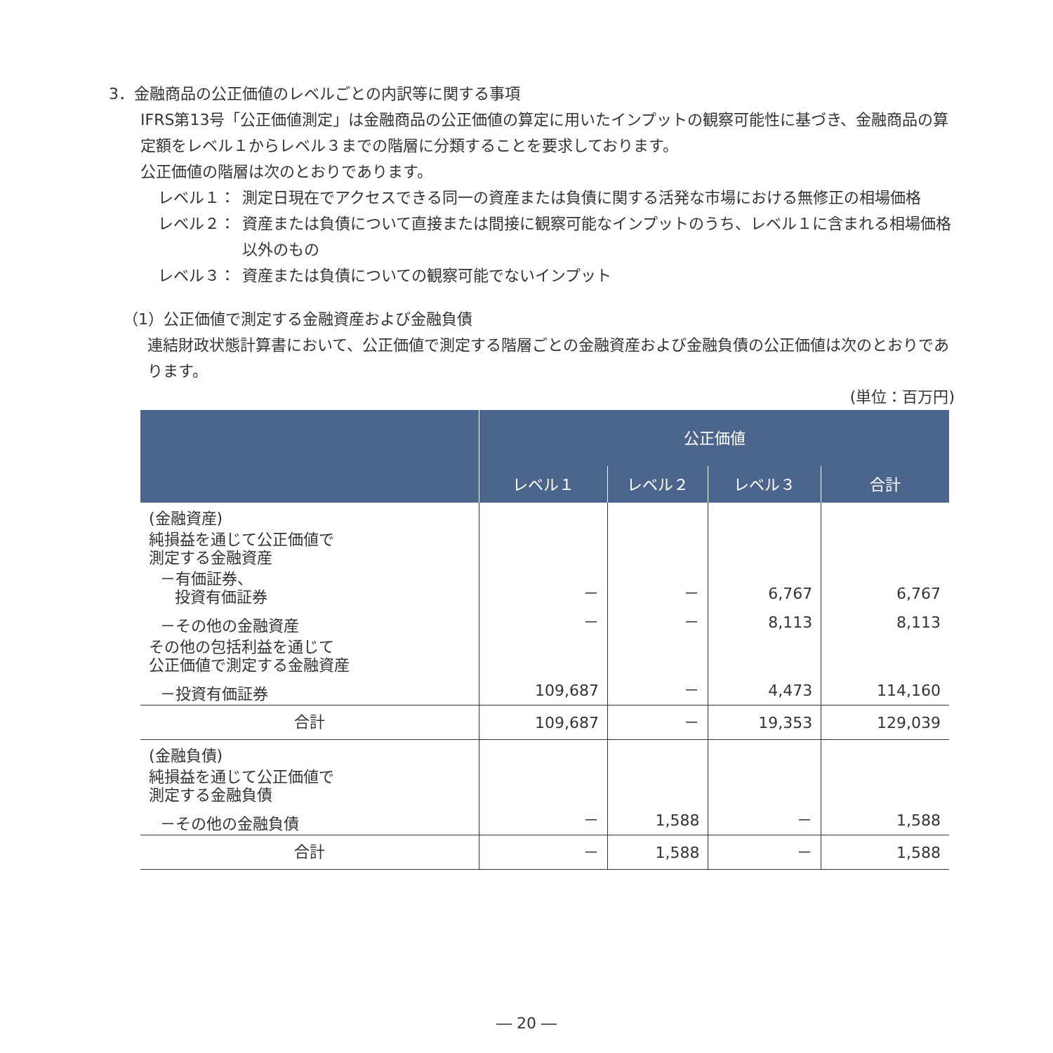3．金融商品の公正価値のレベルごとの内訳等に関する事項
IFRS第13号「公正価値測定」は金融商品の公正価値の算定に用いたインプットの観察可能性に基づき、金融商品の算定額をレベル１からレベル３までの階層に分類することを要求しております。
公正価値の階層は次のとおりであります。
レベル１： 測定日現在でアクセスできる同一の資産または負債に関する活発な市場における無修正の相場価格
レベル２： 資産または負債について直接または間接に観察可能なインプットのうち、レベル１に含まれる相場価格以外のもの
レベル３： 資産または負債についての観察可能でないインプット
（1）公正価値で測定する金融資産および金融負債
連結財政状態計算書において、公正価値で測定する階層ごとの金融資産および金融負債の公正価値は次のとおりであります。
(単位：百万円)
| | 公正価値 | | | |
| --- | --- | --- | --- | --- |
| | レベル１ | レベル２ | レベル３ | 合計 |
| (金融資産) | | | | |
| 純損益を通じて公正価値で 測定する金融資産 | | | | |
| －有価証券、 投資有価証券 | － | － | 6,767 | 6,767 |
| －その他の金融資産 | － | － | 8,113 | 8,113 |
| その他の包括利益を通じて 公正価値で測定する金融資産 | | | | |
| －投資有価証券 | 109,687 | － | 4,473 | 114,160 |
| 合計 | 109,687 | － | 19,353 | 129,039 |
| (金融負債) | | | | |
| 純損益を通じて公正価値で 測定する金融負債 | | | | |
| －その他の金融負債 | － | 1,588 | － | 1,588 |
| 合計 | － | 1,588 | － | 1,588 |
― 20 ―